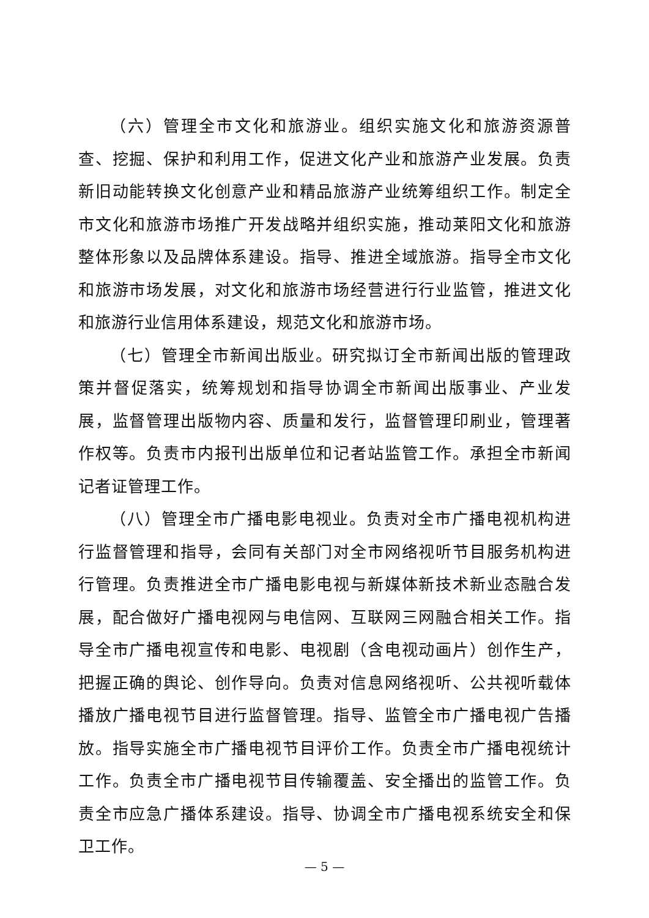（六）管理全市文化和旅游业。组织实施文化和旅游资源普查、挖掘、保护和利用工作，促进文化产业和旅游产业发展。负责新旧动能转换文化创意产业和精品旅游产业统筹组织工作。制定全市文化和旅游市场推广开发战略并组织实施，推动莱阳文化和旅游整体形象以及品牌体系建设。指导、推进全域旅游。指导全市文化和旅游市场发展，对文化和旅游市场经营进行行业监管，推进文化和旅游行业信用体系建设，规范文化和旅游市场。
（七）管理全市新闻出版业。研究拟订全市新闻出版的管理政策并督促落实，统筹规划和指导协调全市新闻出版事业、产业发展，监督管理出版物内容、质量和发行，监督管理印刷业，管理著作权等。负责市内报刊出版单位和记者站监管工作。承担全市新闻记者证管理工作。
（八）管理全市广播电影电视业。负责对全市广播电视机构进行监督管理和指导，会同有关部门对全市网络视听节目服务机构进行管理。负责推进全市广播电影电视与新媒体新技术新业态融合发展，配合做好广播电视网与电信网、互联网三网融合相关工作。指导全市广播电视宣传和电影、电视剧（含电视动画片）创作生产，把握正确的舆论、创作导向。负责对信息网络视听、公共视听载体播放广播电视节目进行监督管理。指导、监管全市广播电视广告播放。指导实施全市广播电视节目评价工作。负责全市广播电视统计工作。负责全市广播电视节目传输覆盖、安全播出的监管工作。负责全市应急广播体系建设。指导、协调全市广播电视系统安全和保卫工作。
— 5 —